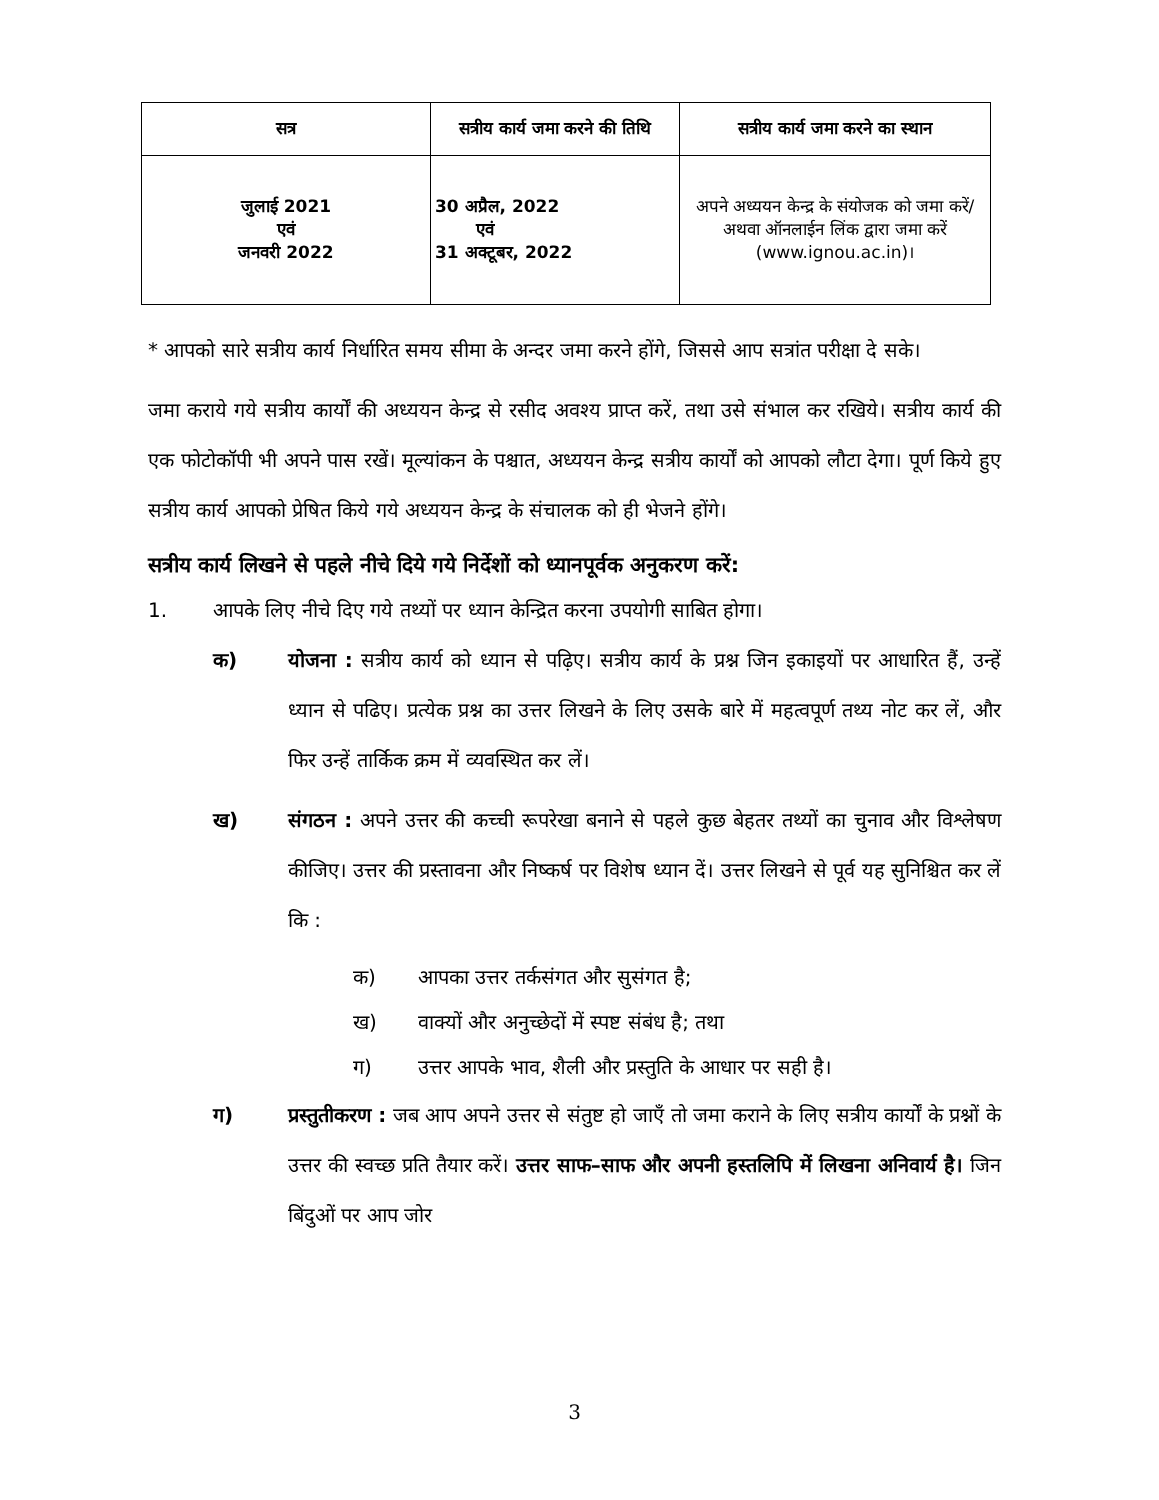| सत्र | सत्रीय कार्य जमा करने की तिथि | सत्रीय कार्य जमा करने का स्थान |
| --- | --- | --- |
| जुलाई 2021 एवं जनवरी 2022 | 30 अप्रैल, 2022 एवं 31 अक्टूबर, 2022 | अपने अध्ययन केन्द्र के संयोजक को जमा करें/अथवा ऑनलाईन लिंक द्वारा जमा करें (www.ignou.ac.in)। |
* आपको सारे सत्रीय कार्य निर्धारित समय सीमा के अन्दर जमा करने होंगे, जिससे आप सत्रांत परीक्षा दे सके।
जमा कराये गये सत्रीय कार्यों की अध्ययन केन्द्र से रसीद अवश्य प्राप्त करें, तथा उसे संभाल कर रखिये। सत्रीय कार्य की एक फोटोकॉपी भी अपने पास रखें। मूल्यांकन के पश्चात, अध्ययन केन्द्र सत्रीय कार्यों को आपको लौटा देगा। पूर्ण किये हुए सत्रीय कार्य आपको प्रेषित किये गये अध्ययन केन्द्र के संचालक को ही भेजने होंगे।
सत्रीय कार्य लिखने से पहले नीचे दिये गये निर्देशों को ध्यानपूर्वक अनुकरण करें:
1. आपके लिए नीचे दिए गये तथ्यों पर ध्यान केन्द्रित करना उपयोगी साबित होगा।
क)
योजना : सत्रीय कार्य को ध्यान से पढ़िए। सत्रीय कार्य के प्रश्न जिन इकाइयों पर आधारित हैं, उन्हें ध्यान से पढिए। प्रत्येक प्रश्न का उत्तर लिखने के लिए उसके बारे में महत्वपूर्ण तथ्य नोट कर लें, और फिर उन्हें तार्किक क्रम में व्यवस्थित कर लें।
ख)
संगठन : अपने उत्तर की कच्ची रूपरेखा बनाने से पहले कुछ बेहतर तथ्यों का चुनाव और विश्लेषण कीजिए। उत्तर की प्रस्तावना और निष्कर्ष पर विशेष ध्यान दें। उत्तर लिखने से पूर्व यह सुनिश्चित कर लें कि :
क) आपका उत्तर तर्कसंगत और सुसंगत है;
ख) वाक्यों और अनुच्छेदों में स्पष्ट संबंध है; तथा
ग) उत्तर आपके भाव, शैली और प्रस्तुति के आधार पर सही है।
ग)
प्रस्तुतीकरण : जब आप अपने उत्तर से संतुष्ट हो जाएँ तो जमा कराने के लिए सत्रीय कार्यों के प्रश्नों के उत्तर की स्वच्छ प्रति तैयार करें। उत्तर साफ–साफ और अपनी हस्तलिपि में लिखना अनिवार्य है। जिन बिंदुओं पर आप जोर
3